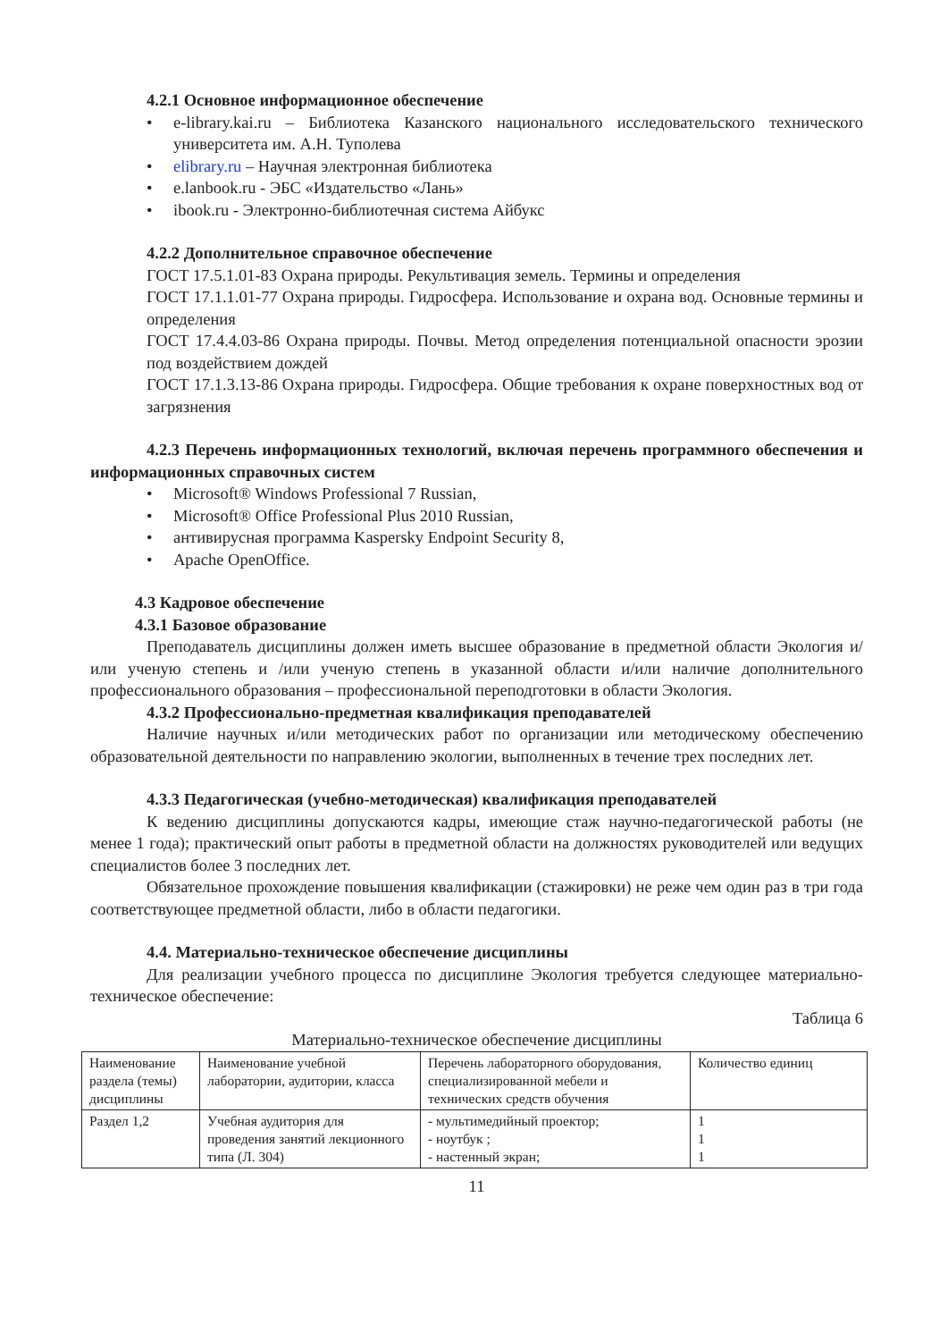4.2.1 Основное информационное обеспечение
e-library.kai.ru – Библиотека Казанского национального исследовательского технического университета им. А.Н. Туполева
elibrary.ru – Научная электронная библиотека
e.lanbook.ru - ЭБС «Издательство «Лань»
ibook.ru - Электронно-библиотечная система Айбукс
4.2.2 Дополнительное справочное обеспечение
ГОСТ 17.5.1.01-83 Охрана природы. Рекультивация земель. Термины и определения
ГОСТ 17.1.1.01-77 Охрана природы. Гидросфера. Использование и охрана вод. Основные термины и определения
ГОСТ 17.4.4.03-86 Охрана природы. Почвы. Метод определения потенциальной опасности эрозии под воздействием дождей
ГОСТ 17.1.3.13-86 Охрана природы. Гидросфера. Общие требования к охране поверхностных вод от загрязнения
4.2.3 Перечень информационных технологий, включая перечень программного обеспечения и информационных справочных систем
Microsoft® Windows Professional 7 Russian,
Microsoft® Office Professional Plus 2010 Russian,
антивирусная программа Kaspersky Endpoint Security 8,
Apache OpenOffice.
4.3 Кадровое обеспечение
4.3.1 Базовое образование
Преподаватель дисциплины должен иметь высшее образование в предметной области Экология и/или ученую степень и /или ученую степень в указанной области и/или наличие дополнительного профессионального образования – профессиональной переподготовки в области Экология.
4.3.2 Профессионально-предметная квалификация преподавателей
Наличие научных и/или методических работ по организации или методическому обеспечению образовательной деятельности по направлению экологии, выполненных в течение трех последних лет.
4.3.3 Педагогическая (учебно-методическая) квалификация преподавателей
К ведению дисциплины допускаются кадры, имеющие стаж научно-педагогической работы (не менее 1 года); практический опыт работы в предметной области на должностях руководителей или ведущих специалистов более 3 последних лет.
Обязательное прохождение повышения квалификации (стажировки) не реже чем один раз в три года соответствующее предметной области, либо в области педагогики.
4.4. Материально-техническое обеспечение дисциплины
Для реализации учебного процесса по дисциплине Экология требуется следующее материально-техническое обеспечение:
Таблица 6
Материально-техническое обеспечение дисциплины
| Наименование раздела (темы) дисциплины | Наименование учебной лаборатории, аудитории, класса | Перечень лабораторного оборудования, специализированной мебели и технических средств обучения | Количество единиц |
| Раздел 1,2 | Учебная аудитория для проведения занятий лекционного типа (Л. 304) | - мультимедийный проектор; - ноутбук ; - настенный экран; | 1 1 1 |
11